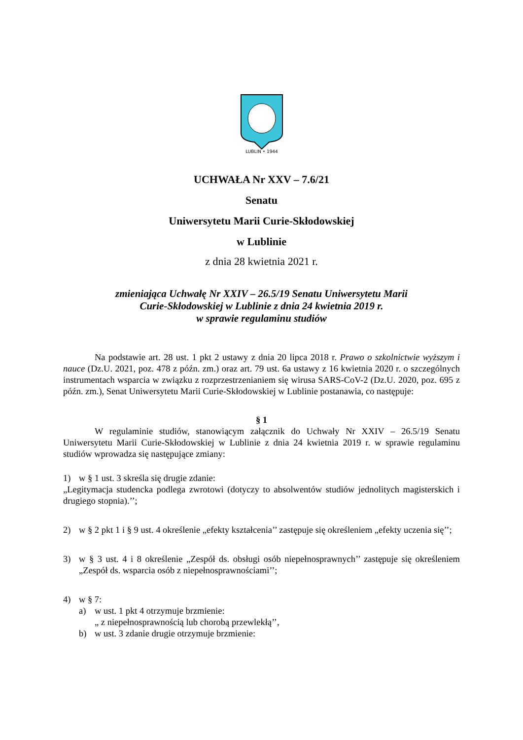LUBLIN • 1944
UCHWAŁA Nr XXV – 7.6/21
Senatu
Uniwersytetu Marii Curie-Skłodowskiej
w Lublinie
z dnia 28 kwietnia 2021 r.
zmieniająca Uchwałę Nr XXIV – 26.5/19 Senatu Uniwersytetu Marii
Curie-Skłodowskiej w Lublinie z dnia 24 kwietnia 2019 r.
w sprawie regulaminu studiów
Na podstawie art. 28 ust. 1 pkt 2 ustawy z dnia 20 lipca 2018 r. Prawo o szkolnictwie wyższym i nauce (Dz.U. 2021, poz. 478 z późn. zm.) oraz art. 79 ust. 6a ustawy z 16 kwietnia 2020 r. o szczególnych instrumentach wsparcia w związku z rozprzestrzenianiem się wirusa SARS-CoV-2 (Dz.U. 2020, poz. 695 z późn. zm.), Senat Uniwersytetu Marii Curie-Skłodowskiej w Lublinie postanawia, co następuje:
§ 1
W regulaminie studiów, stanowiącym załącznik do Uchwały Nr XXIV – 26.5/19 Senatu Uniwersytetu Marii Curie-Skłodowskiej w Lublinie z dnia 24 kwietnia 2019 r. w sprawie regulaminu studiów wprowadza się następujące zmiany:
1) w § 1 ust. 3 skreśla się drugie zdanie:
„Legitymacja studencka podlega zwrotowi (dotyczy to absolwentów studiów jednolitych magisterskich i drugiego stopnia).’’;
2) w § 2 pkt 1 i § 9 ust. 4 określenie „efekty kształcenia’’ zastępuje się określeniem „efekty uczenia się’’;
3) w § 3 ust. 4 i 8 określenie „Zespół ds. obsługi osób niepełnosprawnych’’ zastępuje się określeniem „Zespół ds. wsparcia osób z niepełnosprawnościami’’;
4) w § 7:
a) w ust. 1 pkt 4 otrzymuje brzmienie:
„ z niepełnosprawnością lub chorobą przewlekłą’’,
b) w ust. 3 zdanie drugie otrzymuje brzmienie: